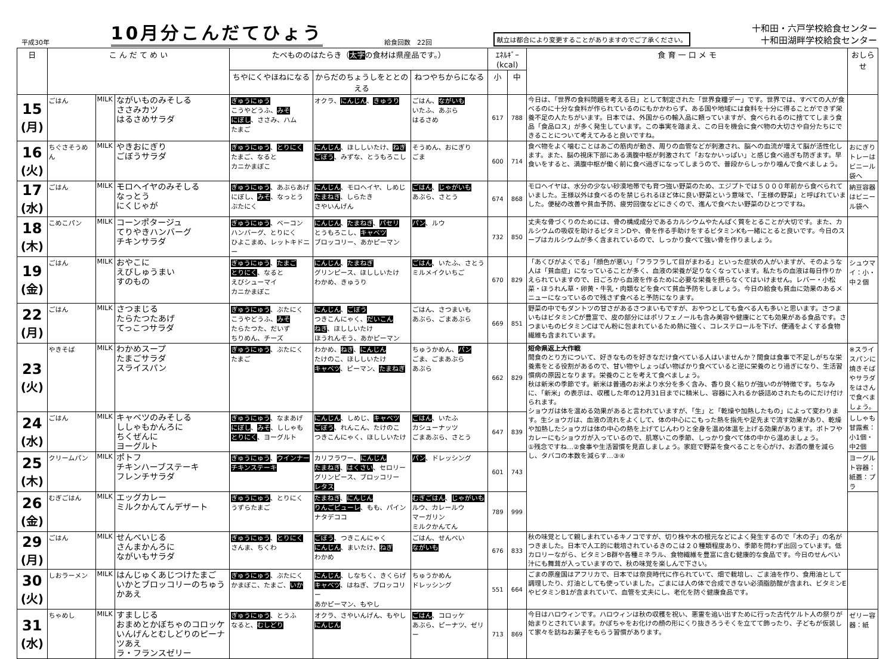平成30年
10月分こんだてひょう
給食回数　22回
献立は都合により変更することがありますのでご了承ください。
十和田・六戸学校給食センター
十和田湖畔学校給食センター
| 日 | こ ん だ て め い | | | たべもののはたらき（ 太字 の食材は県産品です。） | | | ｴﾈﾙｷﾞｰ(kcal) | | 食 育 一 口 メ モ | おしらせ |
| --- | --- | --- | --- | --- | --- | --- | --- | --- | --- | --- |
| | | | | ちやにくやほねになる | からだのちょうしをととのえる | ねつやちからになる | 小 | 中 | | |
| 15 (月) | ごはん | MILK | ながいものみそしる ささみカツ はるさめサラダ | ぎゅうにゅう こうやどうふ、 みそ にぼし 、ささみ、ハム たまご | オクラ、 にんじん 、 きゅうり | ごはん、 ながいも いたふ、あぶら はるさめ | 617 | 788 | 今日は、「世界の食料問題を考える日」として制定された「世界食糧デー」です。世界では、すべての人が食べるのに十分な食料が作られているのにもかかわらず、ある国や地域には食料を十分に得ることができず栄養不足の人たちがいます。日本では、外国からの輸入品に頼っていますが、食べられるのに捨ててしまう食品「食品ロス」が多く発生しています。この事実を踏まえ、この日を機会に食べ物の大切さや自分たちにできることについて考えてみると良いですね。 | |
| 16 (火) | ちぐさそうめん | MILK | やきおにぎり ごぼうサラダ | ぎゅうにゅう 、 とりにく たまご、なると カニかまぼこ | にんじん 、ほししいたけ、 ねぎ ごぼう 、みずな、とうもろこし | そうめん、おにぎり ごま | 600 | 714 | 食べ物をよく噛むことはあごの筋肉が動き、周りの血管などが刺激され、脳への血流が増えて脳が活性化します。また、脳の視床下部にある満腹中枢が刺激されて「おなかいっぱい」と感じ食べ過ぎも防ぎます。早食いをすると、満腹中枢が働く前に食べ過ぎになってしまうので、普段からしっかり噛んで食べましょう。 | おにぎりトレーはビニール袋へ |
| 17 (水) | ごはん | MILK | モロヘイヤのみそしる なっとう にくじゃが | ぎゅうにゅう 、あぶらあげ にぼし、 みそ 、なっとう ぶたにく | にんじん 、モロヘイヤ、しめじ たまねぎ 、しらたき さやいんげん | ごはん 、 じゃがいも あぶら、さとう | 674 | 868 | モロヘイヤは、水分の少ない砂漠地帯でも育つ強い野菜のため、エジプトでは５０００年前から食べられていました。王様以外は食べるのを禁じられるほど体に良い野菜という意味で、「王様の野菜」と呼ばれていました。便秘の改善や貧血予防、疲労回復などにきくので、進んで食べたい野菜のひとつですね。 | 納豆容器はビニール袋へ |
| 18 (木) | こめこパン | MILK | コーンポタージュ てりやきハンバーグ チキンサラダ | ぎゅうにゅう 、ベーコン ハンバーグ、とりにく ひよこまめ、レットキドニー | にんじん 、 たまねぎ 、 パセリ とうもろこし、 キャベツ ブロッコリー、あかピーマン | パン 、ルウ | 732 | 850 | 丈夫な骨づくりのためには、骨の構成成分であるカルシウムやたんぱく質をとることが大切です。また、カルシウムの吸収を助けるビタミンDや、骨を作る手助けをするビタミンKも一緒にとると良いです。今日のスープはカルシウムが多く含まれているので、しっかり食べて強い骨を作りましょう。 | |
| 19 (金) | ごはん | MILK | おやこに えびしゅうまい すのもの | ぎゅうにゅう 、 たまご とりにく 、なると えびシューマイ カニかまぼこ | にんじん 、 たまねぎ グリンピース、ほししいたけ わかめ、きゅうり | ごはん 、いたふ、さとう ミルメイクいちご | 670 | 829 | 「あくびがよくでる」「顔色が悪い」「フラフラして目がまわる」といった症状の人がいますが、そのような人は「貧血症」になっていることが多く、血液の栄養が足りなくなっています。私たちの血液は毎日作りかえられていますので、日ごろから血液を作るために必要な栄養を摂らなくてはいけません。レバー・小松菜・ほうれん草・卵黄・牛乳・肉類などを食べて貧血予防をしましょう。今日の給食も貧血に効果のあるメニューになっているので残さず食べると予防になります。 | シュウマイ：小・中２個 |
| 22 (月) | ごはん | MILK | さつまじる たらたつたあげ てっこつサラダ | ぎゅうにゅう 、ぶたにく こうやどうふ、 みそ たらたつた、だいず ちりめん、チーズ | にんじん 、 ごぼう つきこんにゃく、 だいこん ねぎ 、ほししいたけ ほうれんそう、あかピーマン | ごはん、さつまいも あぶら、ごまあぶら | 669 | 851 | 野菜の中でもダントツの甘さがあるさつまいもですが、おやつとしても食べる人も多いと思います。さつまいもはビタミンCが豊富で、皮の部分にはポリフェノールも含み美容や健康にとても効果がある食品です。さつまいものビタミンCはでん粉に包まれているため熱に強く、コレステロールを下げ、便通をよくする食物繊維も含まれています。 | |
| 23 (火) | やきそば | MILK | わかめスープ たまごサラダ スライスパン | ぎゅうにゅう 、ぶたにく たまご | わかめ、 ねぎ 、 にんじん たけのこ、ほししいたけ キャベツ 、ピーマン、 たまねぎ | ちゅうかめん、 パン ごま、ごまあぶら あぶら | 662 | 829 | 短命県返上大作戦 間食のとり方について、好きなものを好きなだけ食べている人はいませんか？間食は食事で不足しがちな栄養素をとる役割があるので、甘い物やしょっぱい物ばかり食べていると逆に栄養のとり過ぎになり、生活習慣病の原因となります。栄養のことを考えて食べましょう。 秋は新米の季節です。新米は普通のお米より水分を多く含み、香り良く粘りが強いのが特徴です。ちなみに、「新米」の表示は、収穫した年の12月31日までに精米し、容器に入れるか袋詰めされたものにだけ付けられます。 ショウガは体を温める効果があると言われていますが、「生」と「乾燥や加熱したもの」によって変わります。生ショウガは、血液の流れをよくして、体の中心にこもった熱を指先や足先まで流す効果があり、乾燥や加熱したショウガは体の中心の熱を上げてじんわりと全身を温め体温を上げる効果があります。ポトフやカレーにもショウガが入っているので、肌寒いこの季節、しっかり食べて体の中から温めましょう。 ①残念ですね…②食事や生活習慣を見直しましょう。家庭で野菜を食べることを心がけ、お酒の量を減らし、タバコの本数を減らす…③④ | ※スライスパンに焼きそばやサラダをはさんで食べましょう。 |
| 24 (水) | ごはん | MILK | キャベツのみそしる ししゃもかんろに ちくぜんに ヨーグルト | ぎゅうにゅう 、なまあげ にぼし 、 みそ 、ししゃも とりにく 、ヨーグルト | にんじん 、しめじ、 キャベツ ごぼう 、れんこん、たけのこ つきこんにゃく、ほししいたけ | ごはん 、いたふ カシューナッツ ごまあぶら、さとう | 647 | 839 | | ししゃも甘露煮：小1個・中2個 |
| 25 (木) | クリームパン | MILK | ポトフ チキンハーブステーキ フレンチサラダ | ぎゅうにゅう 、 ウインナー チキンステーキ | カリフラワー、 にんじん たまねぎ 、 はくさい 、セロリー グリンピース、ブロッコリー レタス | パン 、ドレッシング | 601 | 743 | | ヨーグルト容器：紙蓋：プラ |
| 26 (金) | むぎごはん | MILK | エッグカレー ミルクかんてんデザート | ぎゅうにゅう 、とりにく うずらたまご | たまねぎ 、 にんじん りんごピューレ 、もも、パイン ナタデココ | むぎごはん 、 じゃがいも ルウ、カレールウ マーガリン ミルクかんてん | 789 | 999 | | |
| 29 (月) | ごはん | MILK | せんべいじる さんまかんろに ながいもサラダ | ぎゅうにゅう 、 とりにく さんま、ちくわ | ごぼう 、つきこんにゃく にんじん 、まいたけ、 ねぎ わかめ | ごはん、せんべい ながいも | 676 | 833 | 秋の味覚として親しまれているキノコですが、切り株や木の根元などによく発生するので「木の子」の名がつきました。日本で人工的に栽培されているきのこは２０種類程度あり、季節を問わず出回っています。低カロリーながら、ビタミンB群や各種ミネラル、食物繊維を豊富に含む健康的な食品です。今日のせんべい汁にも舞茸が入っていますので、秋の味覚を楽しんで下さい。 | |
| 30 (火) | しおラーメン | MILK | はんじゅくあじつけたまご いかとブロッコリーのちゅうかあえ | ぎゅうにゅう 、ぶたにく かまぼこ、たまご、 いか | にんじん 、しなちく、きくらげ キャベツ 、はねぎ、ブロッコリー あかピーマン、もやし | ちゅうかめん ドレッシング | 551 | 664 | ごまの原産国はアフリカで、日本では奈良時代に作られていて、畑で栽培し、ごま油を作り、食用油として調理したり、灯油としても使っていました。ごまには人の体で合成できない必須脂肪酸が含まれ、ビタミンEやビタミンB1が含まれていて、血管を丈夫にし、老化を防ぐ健康食品です。 | |
| 31 (水) | ちゃめし | MILK | すましじる おまめとかぼちゃのコロッケ いんげんとむしどりのピーナツあえ ラ・フランスゼリー | ぎゅうにゅう 、とうふ なると、 むしどり | オクラ、さやいんげん、もやし にんじん | ごはん 、コロッケ あぶら、ピーナツ、ゼリー | 713 | 869 | 今日はハロウィンです。ハロウィンは秋の収穫を祝い、悪霊を追い出すために行った古代ケルト人の祭りが始まりとされています。かぼちゃをお化けの顔の形にくり抜きろうそくを立てて飾ったり、子どもが仮装して家々を訪ねお菓子をもらう習慣があります。 | ゼリー容器：紙 |